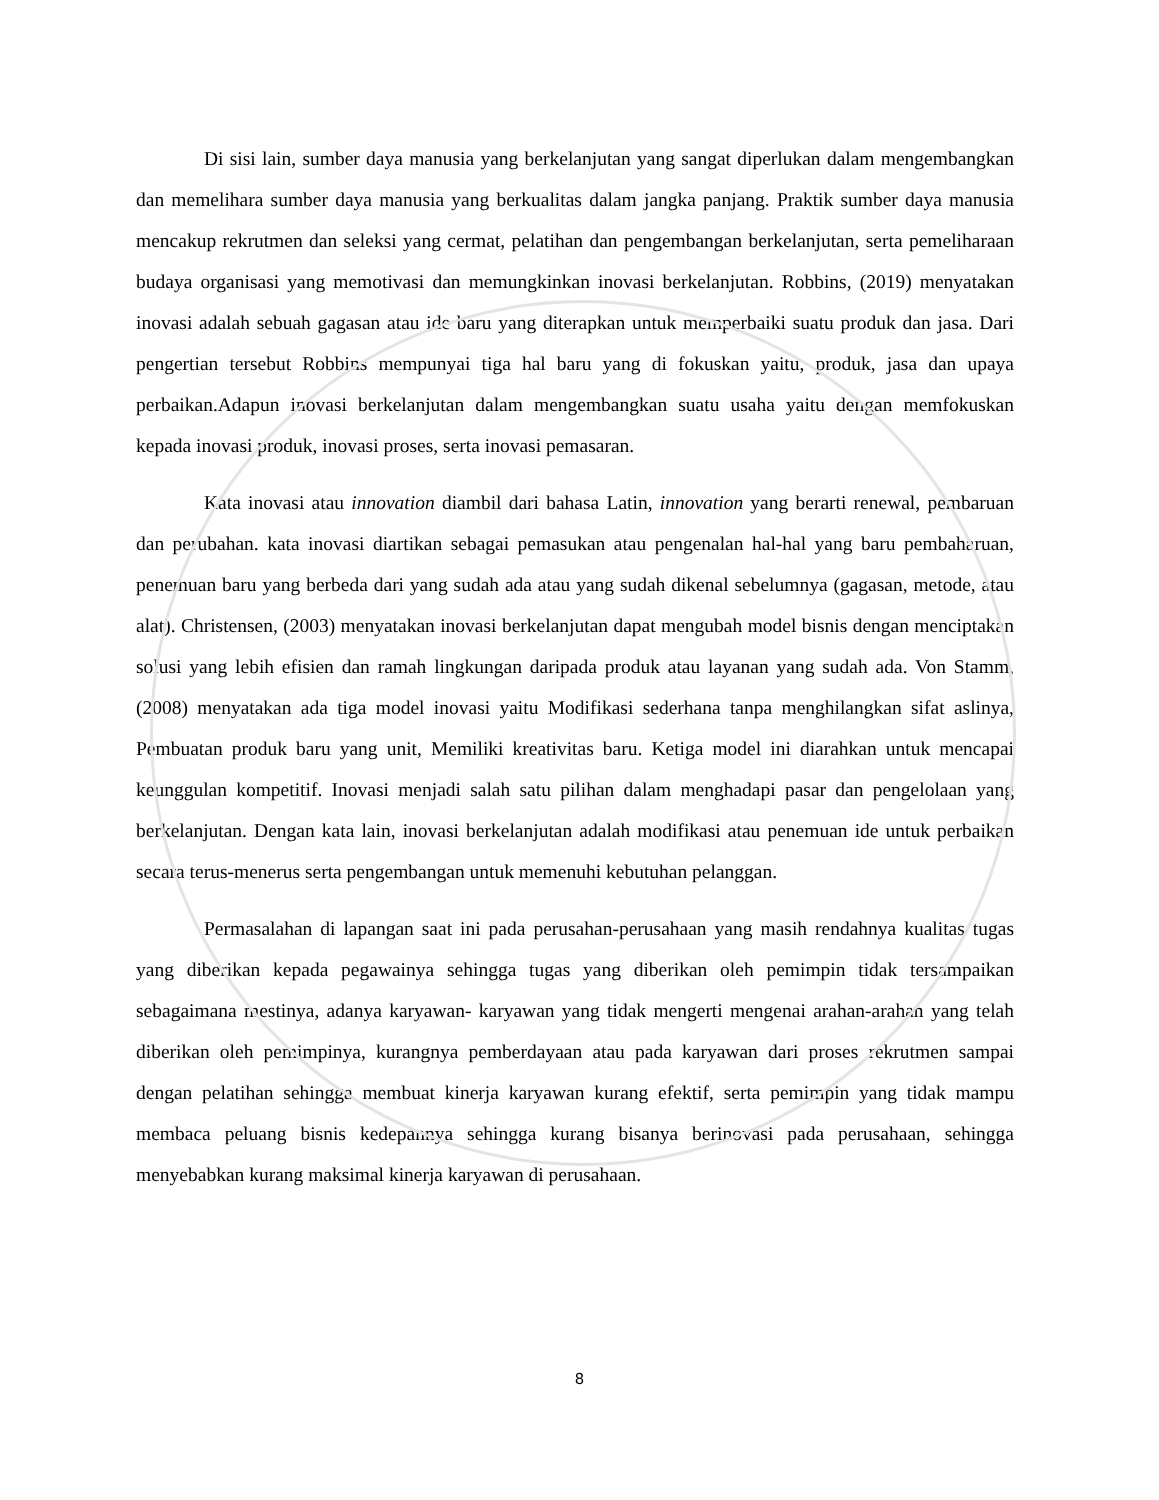Di sisi lain, sumber daya manusia yang berkelanjutan yang sangat diperlukan dalam mengembangkan dan memelihara sumber daya manusia yang berkualitas dalam jangka panjang. Praktik sumber daya manusia mencakup rekrutmen dan seleksi yang cermat, pelatihan dan pengembangan berkelanjutan, serta pemeliharaan budaya organisasi yang memotivasi dan memungkinkan inovasi berkelanjutan. Robbins, (2019) menyatakan inovasi adalah sebuah gagasan atau ide baru yang diterapkan untuk memperbaiki suatu produk dan jasa. Dari pengertian tersebut Robbins mempunyai tiga hal baru yang di fokuskan yaitu, produk, jasa dan upaya perbaikan.Adapun inovasi berkelanjutan dalam mengembangkan suatu usaha yaitu dengan memfokuskan kepada inovasi produk, inovasi proses, serta inovasi pemasaran.
Kata inovasi atau innovation diambil dari bahasa Latin, innovation yang berarti renewal, pembaruan dan perubahan. kata inovasi diartikan sebagai pemasukan atau pengenalan hal-hal yang baru pembaharuan, penemuan baru yang berbeda dari yang sudah ada atau yang sudah dikenal sebelumnya (gagasan, metode, atau alat). Christensen, (2003) menyatakan inovasi berkelanjutan dapat mengubah model bisnis dengan menciptakan solusi yang lebih efisien dan ramah lingkungan daripada produk atau layanan yang sudah ada. Von Stamm, (2008) menyatakan ada tiga model inovasi yaitu Modifikasi sederhana tanpa menghilangkan sifat aslinya, Pembuatan produk baru yang unit, Memiliki kreativitas baru. Ketiga model ini diarahkan untuk mencapai keunggulan kompetitif. Inovasi menjadi salah satu pilihan dalam menghadapi pasar dan pengelolaan yang berkelanjutan. Dengan kata lain, inovasi berkelanjutan adalah modifikasi atau penemuan ide untuk perbaikan secara terus-menerus serta pengembangan untuk memenuhi kebutuhan pelanggan.
Permasalahan di lapangan saat ini pada perusahan-perusahaan yang masih rendahnya kualitas tugas yang diberikan kepada pegawainya sehingga tugas yang diberikan oleh pemimpin tidak tersampaikan sebagaimana mestinya, adanya karyawan- karyawan yang tidak mengerti mengenai arahan-arahan yang telah diberikan oleh pemimpinya, kurangnya pemberdayaan atau pada karyawan dari proses rekrutmen sampai dengan pelatihan sehingga membuat kinerja karyawan kurang efektif, serta pemimpin yang tidak mampu membaca peluang bisnis kedepannya sehingga kurang bisanya berinovasi pada perusahaan, sehingga menyebabkan kurang maksimal kinerja karyawan di perusahaan.
8